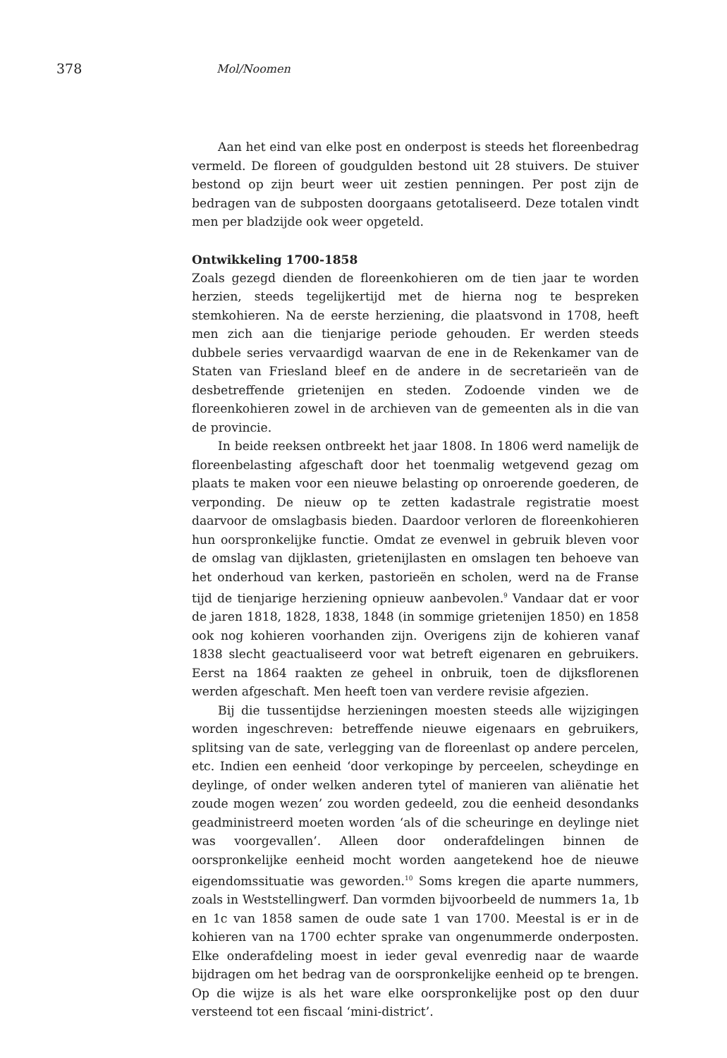378 Mol/Noomen
Aan het eind van elke post en onderpost is steeds het floreenbedrag vermeld. De floreen of goudgulden bestond uit 28 stuivers. De stuiver bestond op zijn beurt weer uit zestien penningen. Per post zijn de bedragen van de subposten doorgaans getotaliseerd. Deze totalen vindt men per bladzijde ook weer opgeteld.
Ontwikkeling 1700-1858
Zoals gezegd dienden de floreenkohieren om de tien jaar te worden herzien, steeds tegelijkertijd met de hierna nog te bespreken stemkohieren. Na de eerste herziening, die plaatsvond in 1708, heeft men zich aan die tienjarige periode gehouden. Er werden steeds dubbele series vervaardigd waarvan de ene in de Rekenkamer van de Staten van Friesland bleef en de andere in de secretarieën van de desbetreffende grietenijen en steden. Zodoende vinden we de floreenkohieren zowel in de archieven van de gemeenten als in die van de provincie.
In beide reeksen ontbreekt het jaar 1808. In 1806 werd namelijk de floreenbelasting afgeschaft door het toenmalig wetgevend gezag om plaats te maken voor een nieuwe belasting op onroerende goederen, de verponding. De nieuw op te zetten kadastrale registratie moest daarvoor de omslagbasis bieden. Daardoor verloren de floreenkohieren hun oorspronkelijke functie. Omdat ze evenwel in gebruik bleven voor de omslag van dijklasten, grietenijlasten en omslagen ten behoeve van het onderhoud van kerken, pastorieën en scholen, werd na de Franse tijd de tienjarige herziening opnieuw aanbevolen.<sup>9</sup> Vandaar dat er voor de jaren 1818, 1828, 1838, 1848 (in sommige grietenijen 1850) en 1858 ook nog kohieren voorhanden zijn. Overigens zijn de kohieren vanaf 1838 slecht geactualiseerd voor wat betreft eigenaren en gebruikers. Eerst na 1864 raakten ze geheel in onbruik, toen de dijksflorenen werden afgeschaft. Men heeft toen van verdere revisie afgezien.
Bij die tussentijdse herzieningen moesten steeds alle wijzigingen worden ingeschreven: betreffende nieuwe eigenaars en gebruikers, splitsing van de sate, verlegging van de floreenlast op andere percelen, etc. Indien een eenheid ‘door verkopinge by perceelen, scheydinge en deylinge, of onder welken anderen tytel of manieren van aliënatie het zoude mogen wezen’ zou worden gedeeld, zou die eenheid desondanks geadministreerd moeten worden ‘als of die scheuringe en deylinge niet was voorgevallen’. Alleen door onderafdelingen binnen de oorspronkelijke eenheid mocht worden aangetekend hoe de nieuwe eigendomssituatie was geworden.<sup>10</sup> Soms kregen die aparte nummers, zoals in Weststellingwerf. Dan vormden bijvoorbeeld de nummers 1a, 1b en 1c van 1858 samen de oude sate 1 van 1700. Meestal is er in de kohieren van na 1700 echter sprake van ongenummerde onderposten. Elke onderafdeling moest in ieder geval evenredig naar de waarde bijdragen om het bedrag van de oorspronkelijke eenheid op te brengen. Op die wijze is als het ware elke oorspronkelijke post op den duur versteend tot een fiscaal ‘mini-district’.